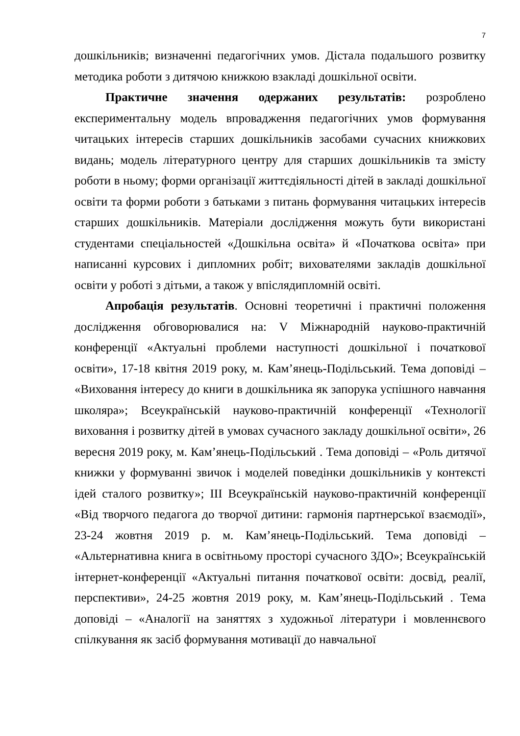7
дошкільників; визначенні педагогічних умов. Дістала подальшого розвитку методика роботи з дитячою книжкою взакладі дошкільної освіти.
Практичне значення одержаних результатів: розроблено експериментальну модель впровадження педагогічних умов формування читацьких інтересів старших дошкільників засобами сучасних книжкових видань; модель літературного центру для старших дошкільників та змісту роботи в ньому; форми організації життєдіяльності дітей в закладі дошкільної освіти та форми роботи з батьками з питань формування читацьких інтересів старших дошкільників. Матеріали дослідження можуть бути використані студентами спеціальностей «Дошкільна освіта» й «Початкова освіта» при написанні курсових і дипломних робіт; вихователями закладів дошкільної освіти у роботі з дітьми, а також у впіслядипломній освіті.
Апробація результатів. Основні теоретичні і практичні положення дослідження обговорювалися на: V Міжнародній науково-практичній конференції «Актуальні проблеми наступності дошкільної і початкової освіти», 17-18 квітня 2019 року, м. Кам’янець-Подільський. Тема доповіді – «Виховання інтересу до книги в дошкільника як запорука успішного навчання школяра»; Всеукраїнській науково-практичній конференції «Технології виховання і розвитку дітей в умовах сучасного закладу дошкільної освіти», 26 вересня 2019 року, м. Кам’янець-Подільський . Тема доповіді – «Роль дитячої книжки у формуванні звичок і моделей поведінки дошкільників у контексті ідей сталого розвитку»; ІІІ Всеукраїнській науково-практичній конференції «Від творчого педагога до творчої дитини: гармонія партнерської взаємодії», 23-24 жовтня 2019 р. м. Кам’янець-Подільський. Тема доповіді – «Альтернативна книга в освітньому просторі сучасного ЗДО»; Всеукраїнській інтернет-конференції «Актуальні питання початкової освіти: досвід, реалії, перспективи», 24-25 жовтня 2019 року, м. Кам’янець-Подільський . Тема доповіді – «Аналогії на заняттях з художньої літератури і мовленнєвого спілкування як засіб формування мотивації до навчальної